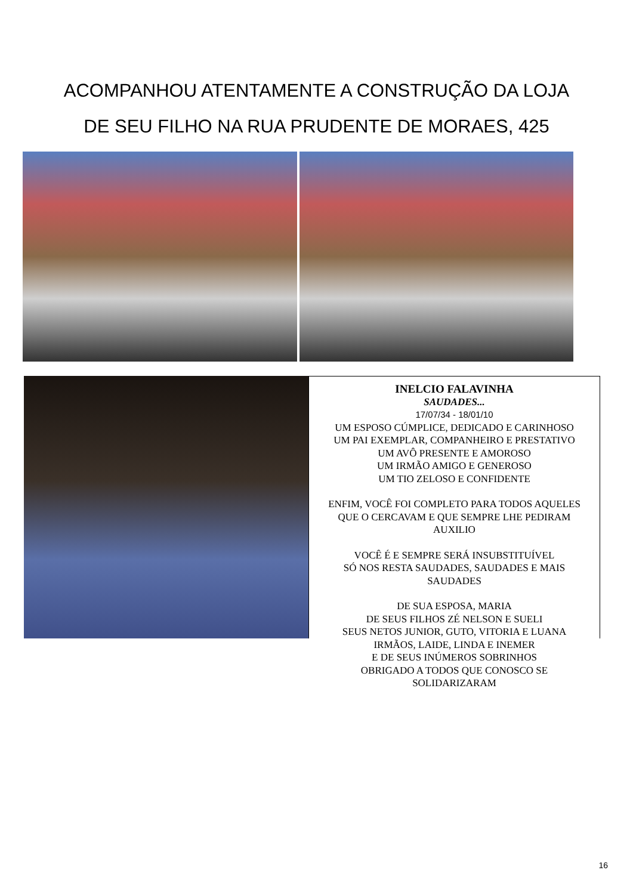ACOMPANHOU ATENTAMENTE A CONSTRUÇÃO DA LOJA
DE SEU FILHO NA RUA PRUDENTE DE MORAES, 425
INELCIO FALAVINHA
SAUDADES...
17/07/34 - 18/01/10
UM ESPOSO CÚMPLICE, DEDICADO E CARINHOSO
UM PAI EXEMPLAR, COMPANHEIRO E PRESTATIVO
UM AVÔ PRESENTE E AMOROSO
UM IRMÃO AMIGO E GENEROSO
UM TIO ZELOSO E CONFIDENTE
ENFIM, VOCÊ FOI COMPLETO PARA TODOS AQUELES
QUE O CERCAVAM E QUE SEMPRE LHE PEDIRAM
AUXILIO
VOCÊ É E SEMPRE SERÁ INSUBSTITUÍVEL
SÓ NOS RESTA SAUDADES, SAUDADES E MAIS
SAUDADES
DE SUA ESPOSA, MARIA
DE SEUS FILHOS ZÉ NELSON E SUELI
SEUS NETOS JUNIOR, GUTO, VITORIA E LUANA
IRMÃOS, LAIDE, LINDA E INEMER
E DE SEUS INÚMEROS SOBRINHOS
OBRIGADO A TODOS QUE CONOSCO SE
SOLIDARIZARAM
16